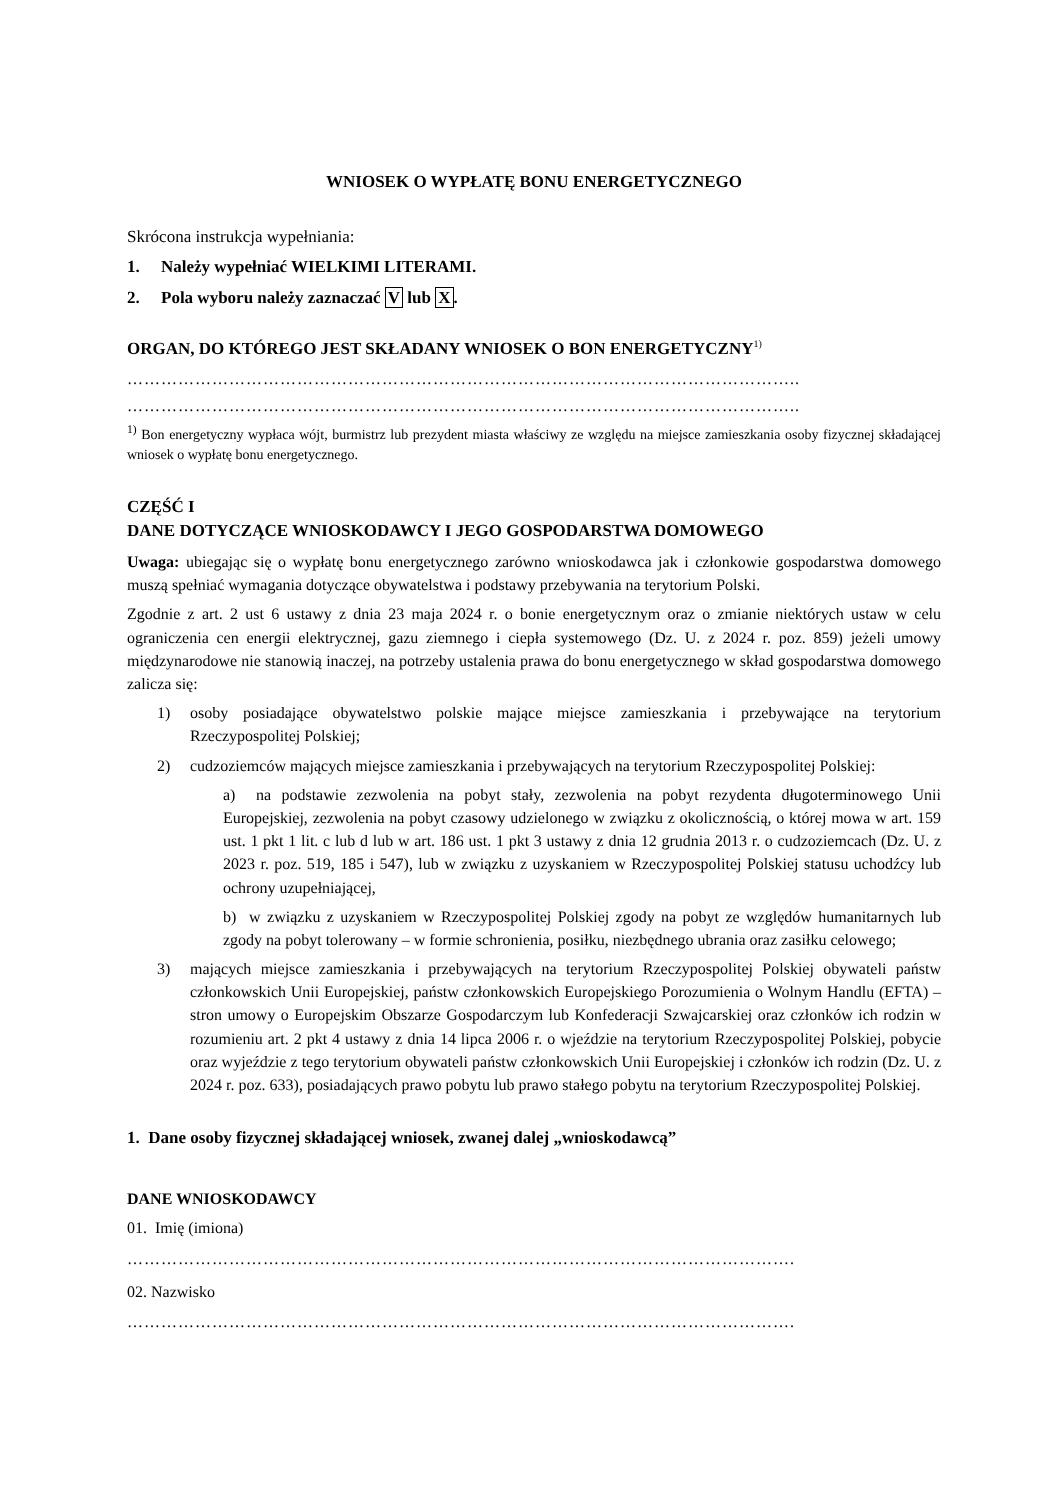WNIOSEK O WYPŁATĘ BONU ENERGETYCZNEGO
Skrócona instrukcja wypełniania:
1. Należy wypełniać WIELKIMI LITERAMI.
2. Pola wyboru należy zaznaczać V lub X.
ORGAN, DO KTÓREGO JEST SKŁADANY WNIOSEK O BON ENERGETYCZNY<sup>1)</sup>
………………………………………………………………………………………………………..
………………………………………………………………………………………………………..
<sup>1)</sup> Bon energetyczny wypłaca wójt, burmistrz lub prezydent miasta właściwy ze względu na miejsce zamieszkania osoby fizycznej składającej wniosek o wypłatę bonu energetycznego.
CZĘŚĆ I
DANE DOTYCZĄCE WNIOSKODAWCY I JEGO GOSPODARSTWA DOMOWEGO
Uwaga: ubiegając się o wypłatę bonu energetycznego zarówno wnioskodawca jak i członkowie gospodarstwa domowego muszą spełniać wymagania dotyczące obywatelstwa i podstawy przebywania na terytorium Polski.
Zgodnie z art. 2 ust 6 ustawy z dnia 23 maja 2024 r. o bonie energetycznym oraz o zmianie niektórych ustaw w celu ograniczenia cen energii elektrycznej, gazu ziemnego i ciepła systemowego (Dz. U. z 2024 r. poz. 859) jeżeli umowy międzynarodowe nie stanowią inaczej, na potrzeby ustalenia prawa do bonu energetycznego w skład gospodarstwa domowego zalicza się:
1) osoby posiadające obywatelstwo polskie mające miejsce zamieszkania i przebywające na terytorium Rzeczypospolitej Polskiej;
2) cudzoziemców mających miejsce zamieszkania i przebywających na terytorium Rzeczypospolitej Polskiej:
a) na podstawie zezwolenia na pobyt stały, zezwolenia na pobyt rezydenta długoterminowego Unii Europejskiej, zezwolenia na pobyt czasowy udzielonego w związku z okolicznością, o której mowa w art. 159 ust. 1 pkt 1 lit. c lub d lub w art. 186 ust. 1 pkt 3 ustawy z dnia 12 grudnia 2013 r. o cudzoziemcach (Dz. U. z 2023 r. poz. 519, 185 i 547), lub w związku z uzyskaniem w Rzeczypospolitej Polskiej statusu uchodźcy lub ochrony uzupełniającej,
b) w związku z uzyskaniem w Rzeczypospolitej Polskiej zgody na pobyt ze względów humanitarnych lub zgody na pobyt tolerowany – w formie schronienia, posiłku, niezbędnego ubrania oraz zasiłku celowego;
3) mających miejsce zamieszkania i przebywających na terytorium Rzeczypospolitej Polskiej obywateli państw członkowskich Unii Europejskiej, państw członkowskich Europejskiego Porozumienia o Wolnym Handlu (EFTA) – stron umowy o Europejskim Obszarze Gospodarczym lub Konfederacji Szwajcarskiej oraz członków ich rodzin w rozumieniu art. 2 pkt 4 ustawy z dnia 14 lipca 2006 r. o wjeździe na terytorium Rzeczypospolitej Polskiej, pobycie oraz wyjeździe z tego terytorium obywateli państw członkowskich Unii Europejskiej i członków ich rodzin (Dz. U. z 2024 r. poz. 633), posiadających prawo pobytu lub prawo stałego pobytu na terytorium Rzeczypospolitej Polskiej.
1. Dane osoby fizycznej składającej wniosek, zwanej dalej „wnioskodawcą”
DANE WNIOSKODAWCY
01. Imię (imiona)
……………………………………………………………………………………………………….
02. Nazwisko
……………………………………………………………………………………………………….